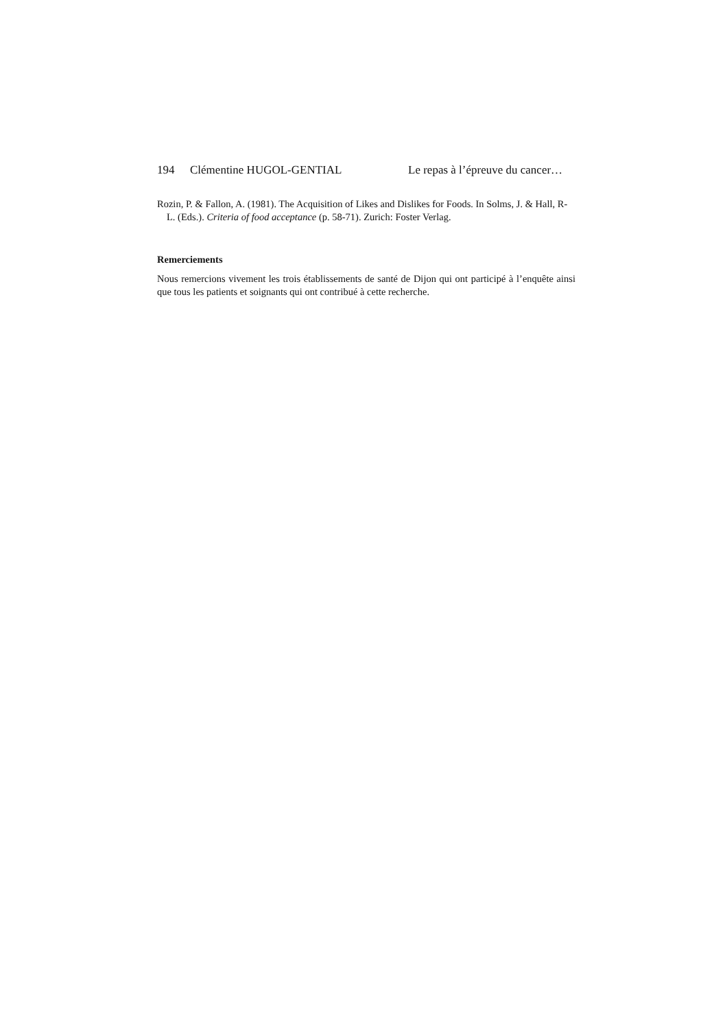194 Clémentine HUGOL-GENTIAL Le repas à l’épreuve du cancer…
Rozin, P. & Fallon, A. (1981). The Acquisition of Likes and Dislikes for Foods. In Solms, J. & Hall, R-L. (Eds.). Criteria of food acceptance (p. 58-71). Zurich: Foster Verlag.
Remerciements
Nous remercions vivement les trois établissements de santé de Dijon qui ont participé à l’enquête ainsi que tous les patients et soignants qui ont contribué à cette recherche.